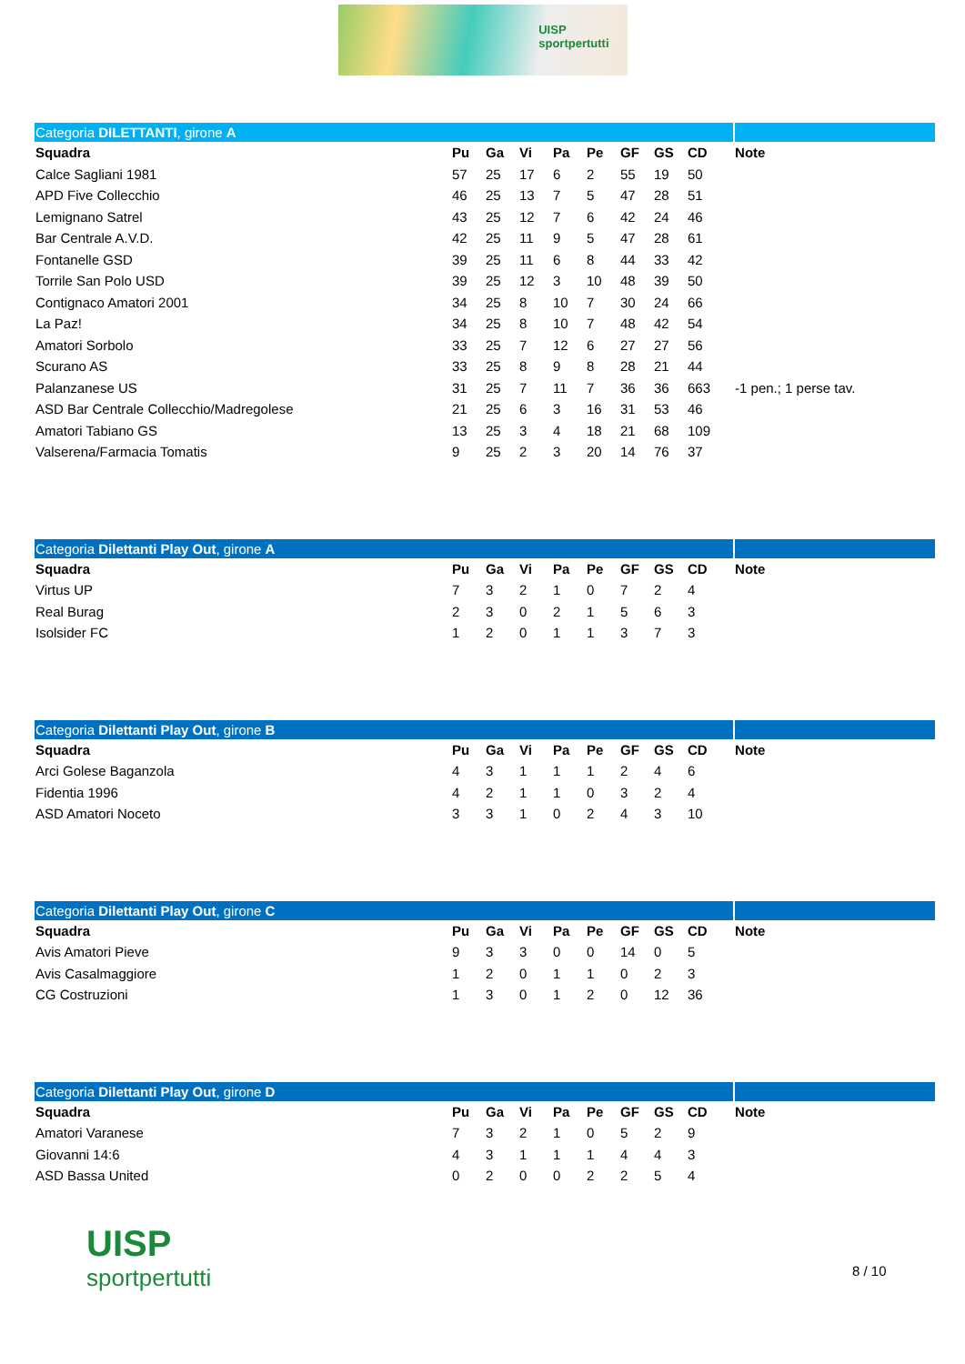UISP
sportpertutti
| Categoria DILETTANTI , girone A | | | | | | | | | |
| Squadra | Pu | Ga | Vi | Pa | Pe | GF | GS | CD | Note |
| Calce Sagliani 1981 | 57 | 25 | 17 | 6 | 2 | 55 | 19 | 50 | |
| APD Five Collecchio | 46 | 25 | 13 | 7 | 5 | 47 | 28 | 51 | |
| Lemignano Satrel | 43 | 25 | 12 | 7 | 6 | 42 | 24 | 46 | |
| Bar Centrale A.V.D. | 42 | 25 | 11 | 9 | 5 | 47 | 28 | 61 | |
| Fontanelle GSD | 39 | 25 | 11 | 6 | 8 | 44 | 33 | 42 | |
| Torrile San Polo USD | 39 | 25 | 12 | 3 | 10 | 48 | 39 | 50 | |
| Contignaco Amatori 2001 | 34 | 25 | 8 | 10 | 7 | 30 | 24 | 66 | |
| La Paz! | 34 | 25 | 8 | 10 | 7 | 48 | 42 | 54 | |
| Amatori Sorbolo | 33 | 25 | 7 | 12 | 6 | 27 | 27 | 56 | |
| Scurano AS | 33 | 25 | 8 | 9 | 8 | 28 | 21 | 44 | |
| Palanzanese US | 31 | 25 | 7 | 11 | 7 | 36 | 36 | 663 | -1 pen.; 1 perse tav. |
| ASD Bar Centrale Collecchio/Madregolese | 21 | 25 | 6 | 3 | 16 | 31 | 53 | 46 | |
| Amatori Tabiano GS | 13 | 25 | 3 | 4 | 18 | 21 | 68 | 109 | |
| Valserena/Farmacia Tomatis | 9 | 25 | 2 | 3 | 20 | 14 | 76 | 37 | |
| Categoria Dilettanti Play Out , girone A | | | | | | | | | |
| Squadra | Pu | Ga | Vi | Pa | Pe | GF | GS | CD | Note |
| Virtus UP | 7 | 3 | 2 | 1 | 0 | 7 | 2 | 4 | |
| Real Burag | 2 | 3 | 0 | 2 | 1 | 5 | 6 | 3 | |
| Isolsider FC | 1 | 2 | 0 | 1 | 1 | 3 | 7 | 3 | |
| Categoria Dilettanti Play Out , girone B | | | | | | | | | |
| Squadra | Pu | Ga | Vi | Pa | Pe | GF | GS | CD | Note |
| Arci Golese Baganzola | 4 | 3 | 1 | 1 | 1 | 2 | 4 | 6 | |
| Fidentia 1996 | 4 | 2 | 1 | 1 | 0 | 3 | 2 | 4 | |
| ASD Amatori Noceto | 3 | 3 | 1 | 0 | 2 | 4 | 3 | 10 | |
| Categoria Dilettanti Play Out , girone C | | | | | | | | | |
| Squadra | Pu | Ga | Vi | Pa | Pe | GF | GS | CD | Note |
| Avis Amatori Pieve | 9 | 3 | 3 | 0 | 0 | 14 | 0 | 5 | |
| Avis Casalmaggiore | 1 | 2 | 0 | 1 | 1 | 0 | 2 | 3 | |
| CG Costruzioni | 1 | 3 | 0 | 1 | 2 | 0 | 12 | 36 | |
| Categoria Dilettanti Play Out , girone D | | | | | | | | | |
| Squadra | Pu | Ga | Vi | Pa | Pe | GF | GS | CD | Note |
| Amatori Varanese | 7 | 3 | 2 | 1 | 0 | 5 | 2 | 9 | |
| Giovanni 14:6 | 4 | 3 | 1 | 1 | 1 | 4 | 4 | 3 | |
| ASD Bassa United | 0 | 2 | 0 | 0 | 2 | 2 | 5 | 4 | |
UISP
sportpertutti
8 / 10